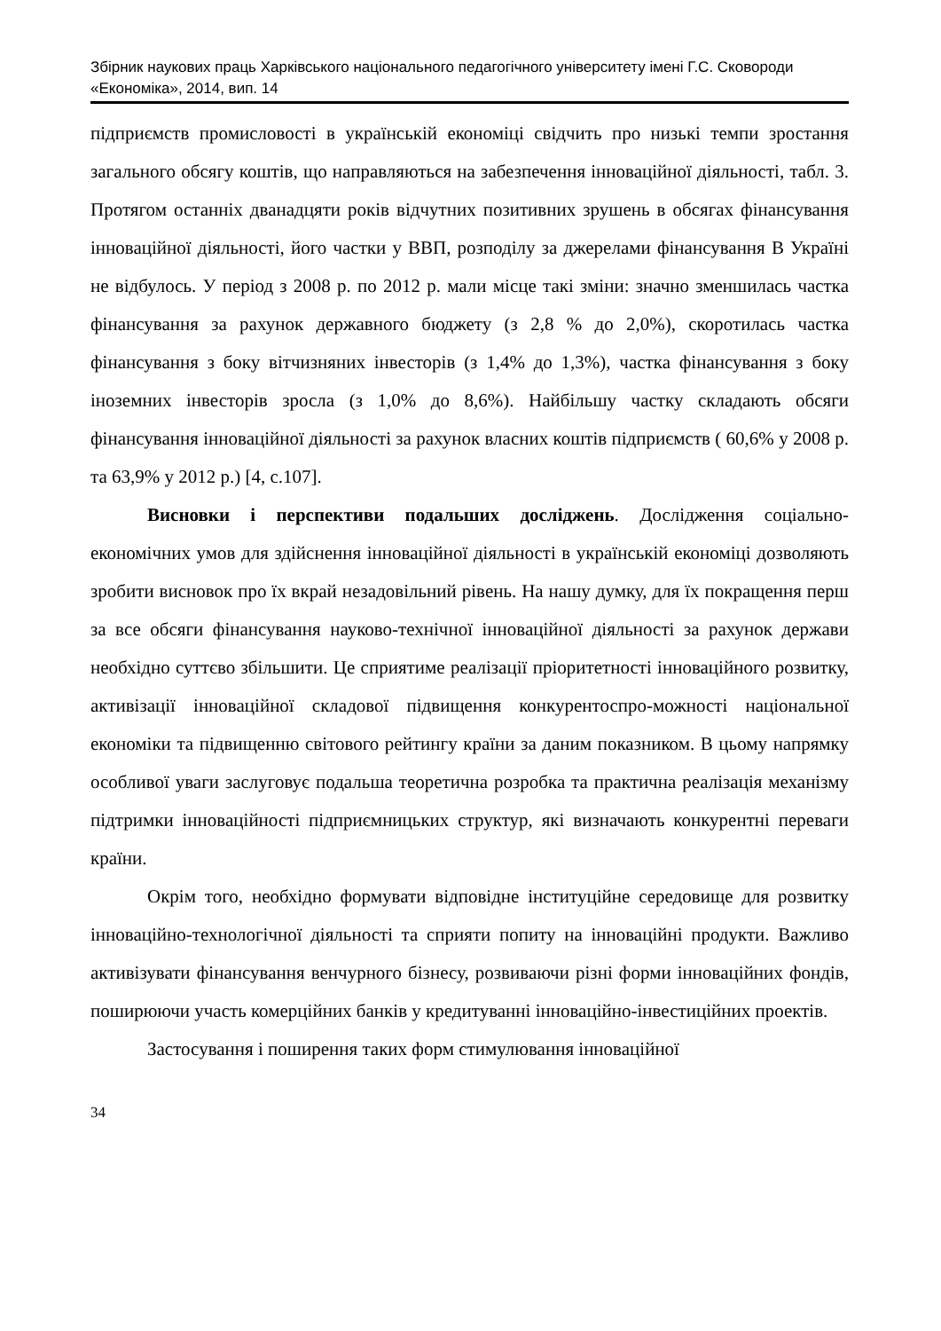Збірник наукових праць Харківського національного педагогічного університету імені Г.С. Сковороди
«Економіка», 2014, вип. 14
підприємств промисловості в українській економіці свідчить про низькі темпи зростання загального обсягу коштів, що направляються на забезпечення інноваційної діяльності, табл. 3. Протягом останніх дванадцяти років відчутних позитивних зрушень в обсягах фінансування інноваційної діяльності, його частки у ВВП, розподілу за джерелами фінансування В Україні не відбулось. У період з 2008 р. по 2012 р. мали місце такі зміни: значно зменшилась частка фінансування за рахунок державного бюджету (з 2,8 % до 2,0%), скоротилась частка фінансування з боку вітчизняних інвесторів (з 1,4% до 1,3%), частка фінансування з боку іноземних інвесторів зросла (з 1,0% до 8,6%). Найбільшу частку складають обсяги фінансування інноваційної діяльності за рахунок власних коштів підприємств ( 60,6% у 2008 р. та 63,9% у 2012 р.) [4, с.107].
Висновки і перспективи подальших досліджень. Дослідження соціально-економічних умов для здійснення інноваційної діяльності в українській економіці дозволяють зробити висновок про їх вкрай незадовільний рівень. На нашу думку, для їх покращення перш за все обсяги фінансування науково-технічної інноваційної діяльності за рахунок держави необхідно суттєво збільшити. Це сприятиме реалізації пріоритетності інноваційного розвитку, активізації інноваційної складової підвищення конкурентоспро-можності національної економіки та підвищенню світового рейтингу країни за даним показником. В цьому напрямку особливої уваги заслуговує подальша теоретична розробка та практична реалізація механізму підтримки інноваційності підприємницьких структур, які визначають конкурентні переваги країни.
Окрім того, необхідно формувати відповідне інституційне середовище для розвитку інноваційно-технологічної діяльності та сприяти попиту на інноваційні продукти. Важливо активізувати фінансування венчурного бізнесу, розвиваючи різні форми інноваційних фондів, поширюючи участь комерційних банків у кредитуванні інноваційно-інвестиційних проектів.
Застосування і поширення таких форм стимулювання інноваційної
34